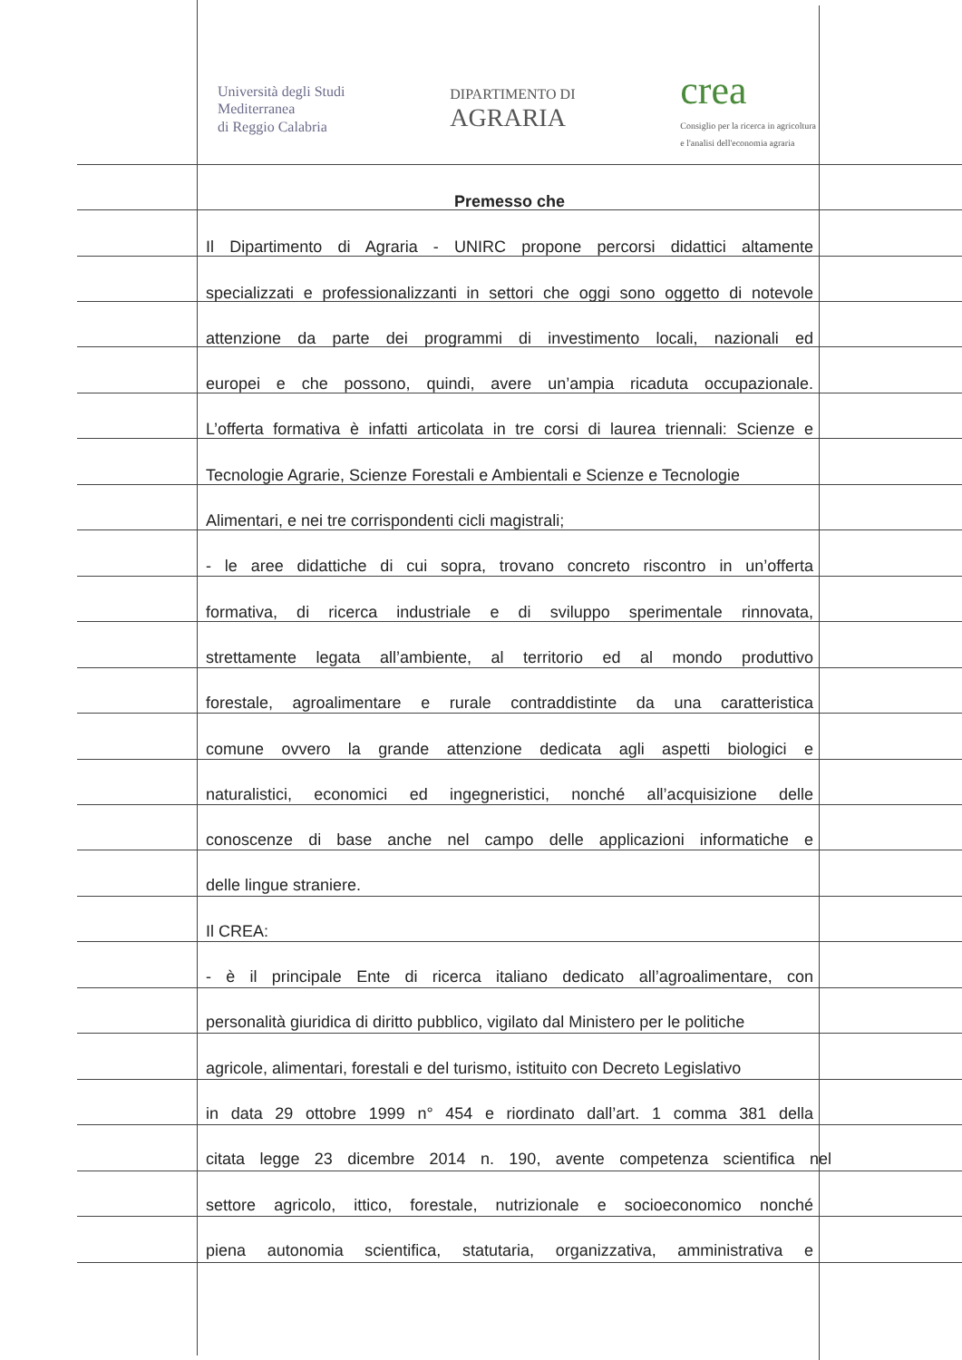Università degli Studi
Mediterranea
di Reggio Calabria
DIPARTIMENTO DI
AGRARIA
crea
Consiglio per la ricerca in agricoltura
e l'analisi dell'economia agraria
Premesso che
Il Dipartimento di Agraria - UNIRC propone percorsi didattici altamente
specializzati e professionalizzanti in settori che oggi sono oggetto di notevole
attenzione da parte dei programmi di investimento locali, nazionali ed
europei e che possono, quindi, avere un’ampia ricaduta occupazionale.
L’offerta formativa è infatti articolata in tre corsi di laurea triennali: Scienze e
Tecnologie Agrarie, Scienze Forestali e Ambientali e Scienze e Tecnologie
Alimentari, e nei tre corrispondenti cicli magistrali;
- le aree didattiche di cui sopra, trovano concreto riscontro in un’offerta
formativa, di ricerca industriale e di sviluppo sperimentale rinnovata,
strettamente legata all’ambiente, al territorio ed al mondo produttivo
forestale, agroalimentare e rurale contraddistinte da una caratteristica
comune ovvero la grande attenzione dedicata agli aspetti biologici e
naturalistici, economici ed ingegneristici, nonché all’acquisizione delle
conoscenze di base anche nel campo delle applicazioni informatiche e
delle lingue straniere.
Il CREA:
- è il principale Ente di ricerca italiano dedicato all’agroalimentare, con
personalità giuridica di diritto pubblico, vigilato dal Ministero per le politiche
agricole, alimentari, forestali e del turismo, istituito con Decreto Legislativo
in data 29 ottobre 1999 n° 454 e riordinato dall’art. 1 comma 381 della
citata legge 23 dicembre 2014 n. 190, avente competenza scientifica nel
settore agricolo, ittico, forestale, nutrizionale e socioeconomico nonché
piena autonomia scientifica, statutaria, organizzativa, amministrativa e